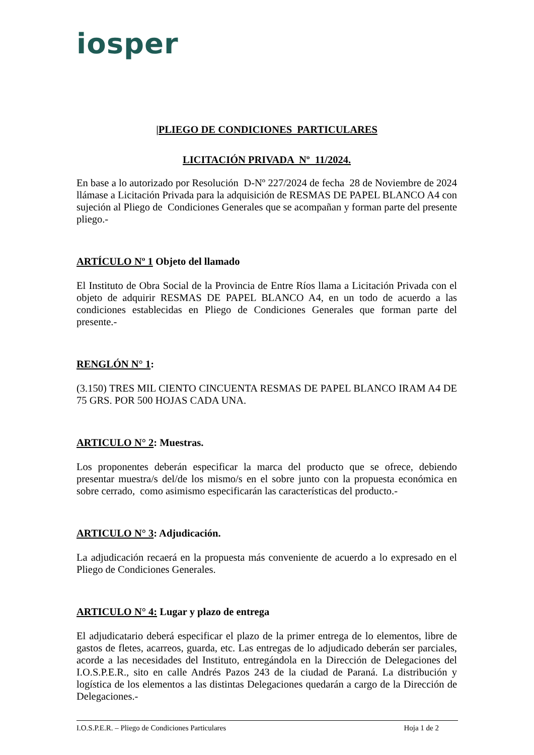iosper
|PLIEGO DE CONDICIONES PARTICULARES
LICITACIÓN PRIVADA Nº 11/2024.
En base a lo autorizado por Resolución D-Nº 227/2024 de fecha 28 de Noviembre de 2024 llámase a Licitación Privada para la adquisición de RESMAS DE PAPEL BLANCO A4 con sujeción al Pliego de Condiciones Generales que se acompañan y forman parte del presente pliego.-
ARTÍCULO Nº 1 Objeto del llamado
El Instituto de Obra Social de la Provincia de Entre Ríos llama a Licitación Privada con el objeto de adquirir RESMAS DE PAPEL BLANCO A4, en un todo de acuerdo a las condiciones establecidas en Pliego de Condiciones Generales que forman parte del presente.-
RENGLÓN N° 1:
(3.150) TRES MIL CIENTO CINCUENTA RESMAS DE PAPEL BLANCO IRAM A4 DE 75 GRS. POR 500 HOJAS CADA UNA.
ARTICULO N° 2: Muestras.
Los proponentes deberán especificar la marca del producto que se ofrece, debiendo presentar muestra/s del/de los mismo/s en el sobre junto con la propuesta económica en sobre cerrado, como asimismo especificarán las características del producto.-
ARTICULO N° 3: Adjudicación.
La adjudicación recaerá en la propuesta más conveniente de acuerdo a lo expresado en el Pliego de Condiciones Generales.
ARTICULO N° 4: Lugar y plazo de entrega
El adjudicatario deberá especificar el plazo de la primer entrega de lo elementos, libre de gastos de fletes, acarreos, guarda, etc. Las entregas de lo adjudicado deberán ser parciales, acorde a las necesidades del Instituto, entregándola en la Dirección de Delegaciones del I.O.S.P.E.R., sito en calle Andrés Pazos 243 de la ciudad de Paraná. La distribución y logística de los elementos a las distintas Delegaciones quedarán a cargo de la Dirección de Delegaciones.-
I.O.S.P.E.R. – Pliego de Condiciones Particulares Hoja 1 de 2